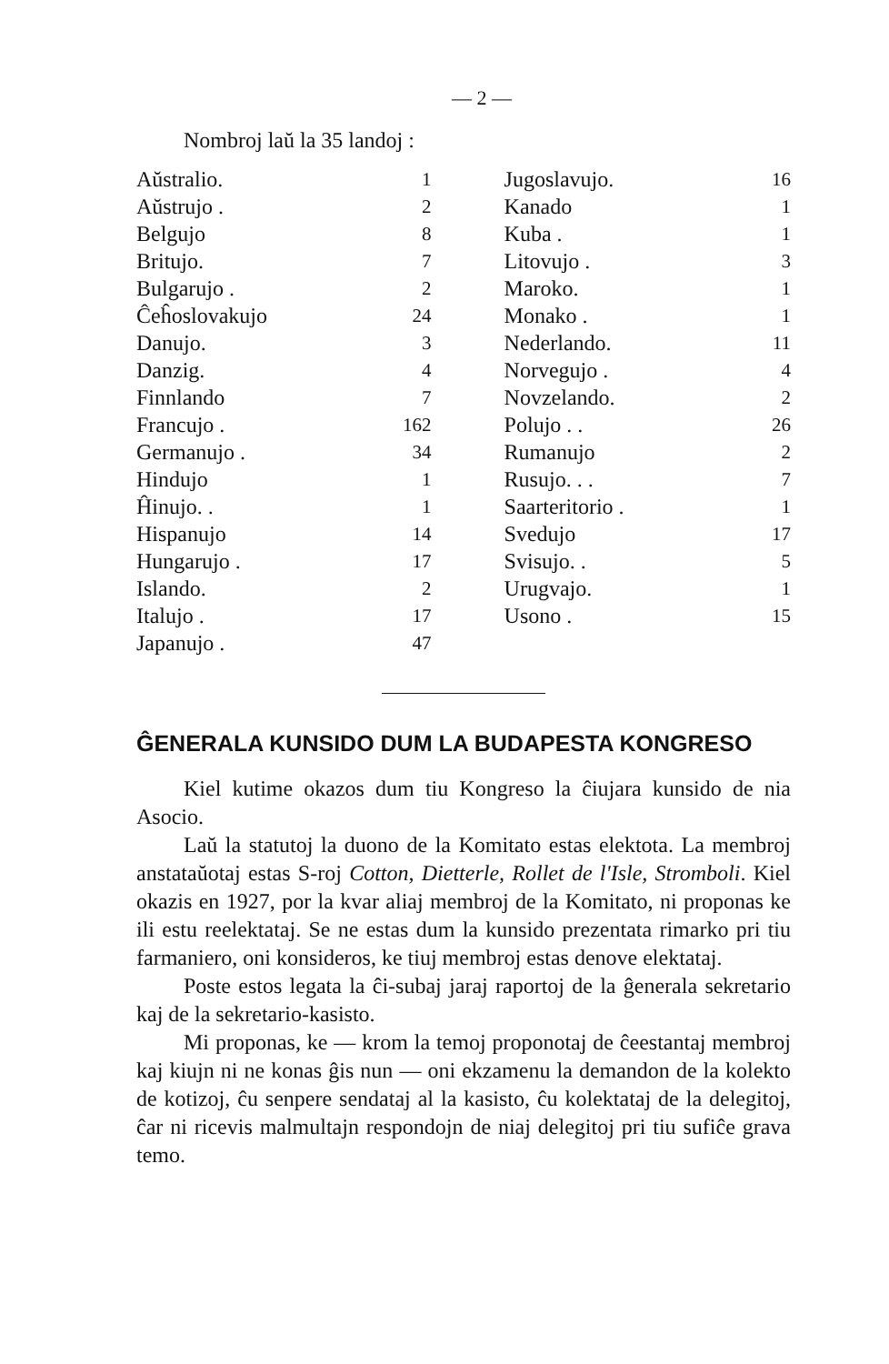— 2 —
Nombroj laŭ la 35 landoj :
| Aŭstralio. | 1 | Jugoslavujo. | 16 |
| Aŭstrujo . | 2 | Kanado | 1 |
| Belgujo | 8 | Kuba . | 1 |
| Britujo. | 7 | Litovujo . | 3 |
| Bulgarujo . | 2 | Maroko. | 1 |
| Ĉeĥoslovakujo | 24 | Monako . | 1 |
| Danujo. | 3 | Nederlando. | 11 |
| Danzig. | 4 | Norvegujo . | 4 |
| Finnlando | 7 | Novzelando. | 2 |
| Francujo . | 162 | Polujo . . | 26 |
| Germanujo . | 34 | Rumanujo | 2 |
| Hindujo | 1 | Rusujo. . . | 7 |
| Ĥinujo. . | 1 | Saarteritorio . | 1 |
| Hispanujo | 14 | Svedujo | 17 |
| Hungarujo . | 17 | Svisujo. . | 5 |
| Islando. | 2 | Urugvajo. | 1 |
| Italujo . | 17 | Usono . | 15 |
| Japanujo . | 47 | | |
ĜENERALA KUNSIDO DUM LA BUDAPESTA KONGRESO
Kiel kutime okazos dum tiu Kongreso la ĉiujara kunsido de nia Asocio.
Laŭ la statutoj la duono de la Komitato estas elektota. La membroj anstataŭotaj estas S-roj Cotton, Dietterle, Rollet de l'Isle, Stromboli. Kiel okazis en 1927, por la kvar aliaj membroj de la Komitato, ni proponas ke ili estu reelektataj. Se ne estas dum la kunsido prezentata rimarko pri tiu farmaniero, oni konsideros, ke tiuj membroj estas denove elektataj.
Poste estos legata la ĉi-subaj jaraj raportoj de la ĝenerala sekretario kaj de la sekretario-kasisto.
Mi proponas, ke — krom la temoj proponotaj de ĉeestantaj membroj kaj kiujn ni ne konas ĝis nun — oni ekzamenu la demandon de la kolekto de kotizoj, ĉu senpere sendataj al la kasisto, ĉu kolektataj de la delegitoj, ĉar ni ricevis malmultajn respondojn de niaj delegitoj pri tiu sufiĉe grava temo.